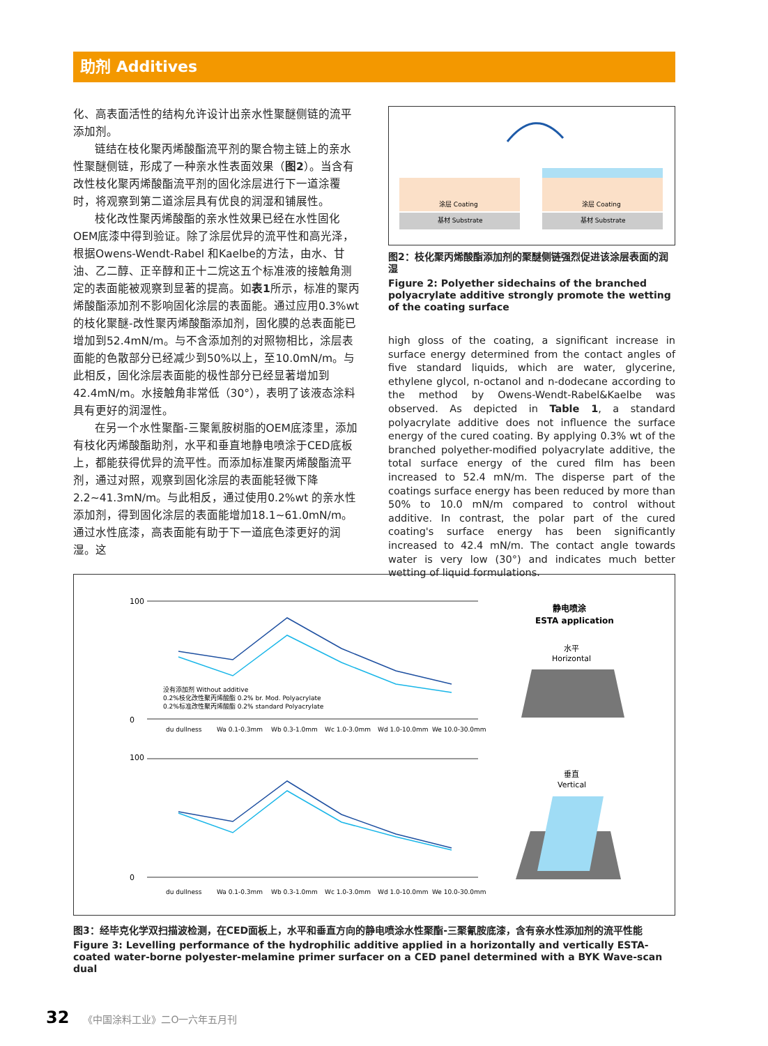助剂 Additives
化、高表面活性的结构允许设计出亲水性聚醚侧链的流平添加剂。
链结在枝化聚丙烯酸酯流平剂的聚合物主链上的亲水性聚醚侧链，形成了一种亲水性表面效果（图2）。当含有改性枝化聚丙烯酸酯流平剂的固化涂层进行下一道涂覆时，将观察到第二道涂层具有优良的润湿和铺展性。
枝化改性聚丙烯酸酯的亲水性效果已经在水性固化OEM底漆中得到验证。除了涂层优异的流平性和高光泽，根据Owens-Wendt-Rabel 和Kaelbe的方法，由水、甘油、乙二醇、正辛醇和正十二烷这五个标准液的接触角测定的表面能被观察到显著的提高。如表1所示，标准的聚丙烯酸酯添加剂不影响固化涂层的表面能。通过应用0.3%wt的枝化聚醚-改性聚丙烯酸酯添加剂，固化膜的总表面能已增加到52.4mN/m。与不含添加剂的对照物相比，涂层表面能的色散部分已经减少到50%以上，至10.0mN/m。与此相反，固化涂层表面能的极性部分已经显著增加到42.4mN/m。水接触角非常低（30°），表明了该液态涂料具有更好的润湿性。
在另一个水性聚酯-三聚氰胺树脂的OEM底漆里，添加有枝化丙烯酸酯助剂，水平和垂直地静电喷涂于CED底板上，都能获得优异的流平性。而添加标准聚丙烯酸酯流平剂，通过对照，观察到固化涂层的表面能轻微下降2.2~41.3mN/m。与此相反，通过使用0.2%wt 的亲水性添加剂，得到固化涂层的表面能增加18.1~61.0mN/m。通过水性底漆，高表面能有助于下一道底色漆更好的润湿。这
涂层 Coating
涂层 Coating
基材 Substrate
基材 Substrate
图2：枝化聚丙烯酸酯添加剂的聚醚侧链强烈促进该涂层表面的润湿
Figure 2: Polyether sidechains of the branched polyacrylate additive strongly promote the wetting of the coating surface
high gloss of the coating, a significant increase in surface energy determined from the contact angles of five standard liquids, which are water, glycerine, ethylene glycol, n-octanol and n-dodecane according to the method by Owens-Wendt-Rabel&Kaelbe was observed. As depicted in Table 1, a standard polyacrylate additive does not influence the surface energy of the cured coating. By applying 0.3% wt of the branched polyether-modified polyacrylate additive, the total surface energy of the cured film has been increased to 52.4 mN/m. The disperse part of the coatings surface energy has been reduced by more than 50% to 10.0 mN/m compared to control without additive. In contrast, the polar part of the cured coating's surface energy has been significantly increased to 42.4 mN/m. The contact angle towards water is very low (30°) and indicates much better wetting of liquid formulations.
100
100
0
0
没有添加剂 Without additive
0.2%枝化改性聚丙烯酸酯 0.2% br. Mod. Polyacrylate
0.2%标准改性聚丙烯酸酯 0.2% standard Polyacrylate
du dullness
Wa 0.1-0.3mm
Wb 0.3-1.0mm
Wc 1.0-3.0mm
Wd 1.0-10.0mm
We 10.0-30.0mm
du dullness
Wa 0.1-0.3mm
Wb 0.3-1.0mm
Wc 1.0-3.0mm
Wd 1.0-10.0mm
We 10.0-30.0mm
静电喷涂
ESTA application
水平
Horizontal
垂直
Vertical
图3：经毕克化学双扫描波检测，在CED面板上，水平和垂直方向的静电喷涂水性聚酯-三聚氰胺底漆，含有亲水性添加剂的流平性能
Figure 3: Levelling performance of the hydrophilic additive applied in a horizontally and vertically ESTA-coated water-borne polyester-melamine primer surfacer on a CED panel determined with a BYK Wave-scan dual
32 《中国涂料工业》二O一六年五月刊